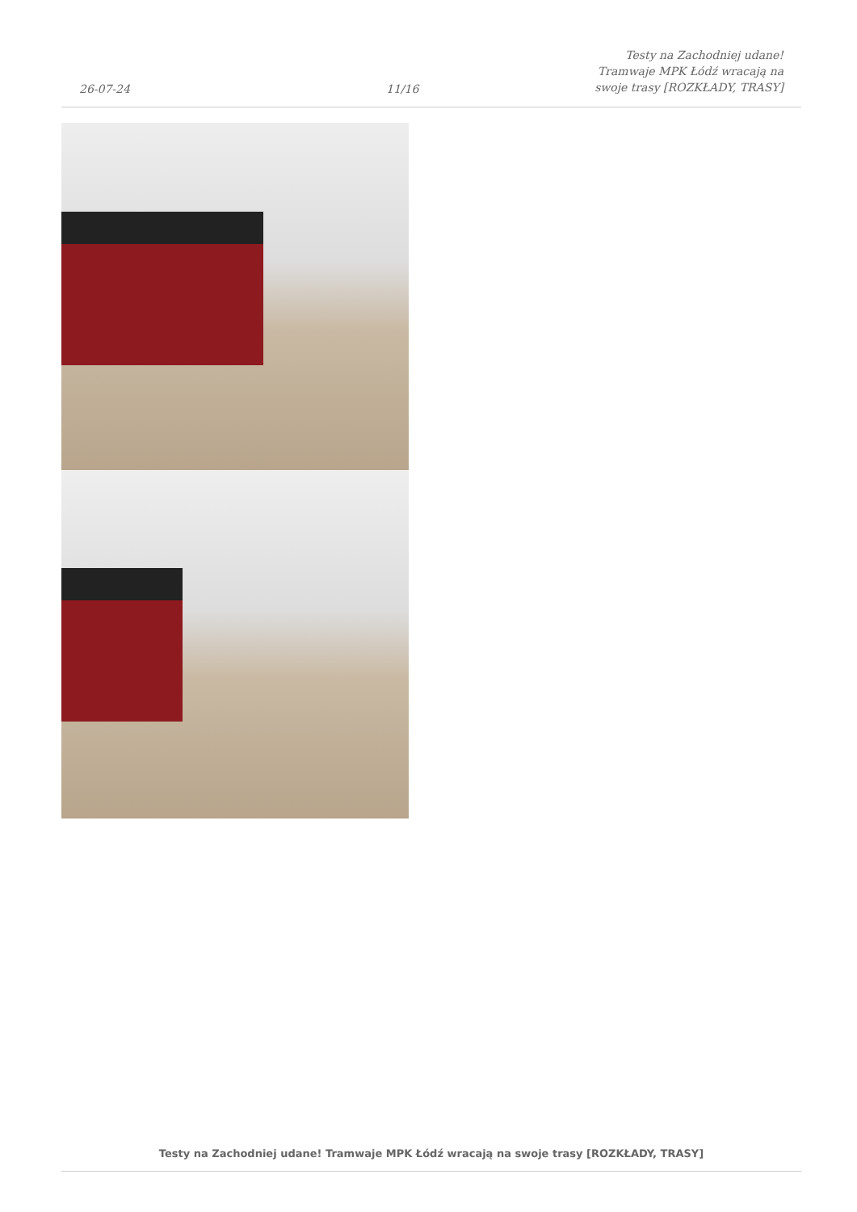26-07-24
11/16
Testy na Zachodniej udane! Tramwaje MPK Łódź wracają na swoje trasy [ROZKŁADY, TRASY]
Testy na Zachodniej udane! Tramwaje MPK Łódź wracają na swoje trasy [ROZKŁADY, TRASY]